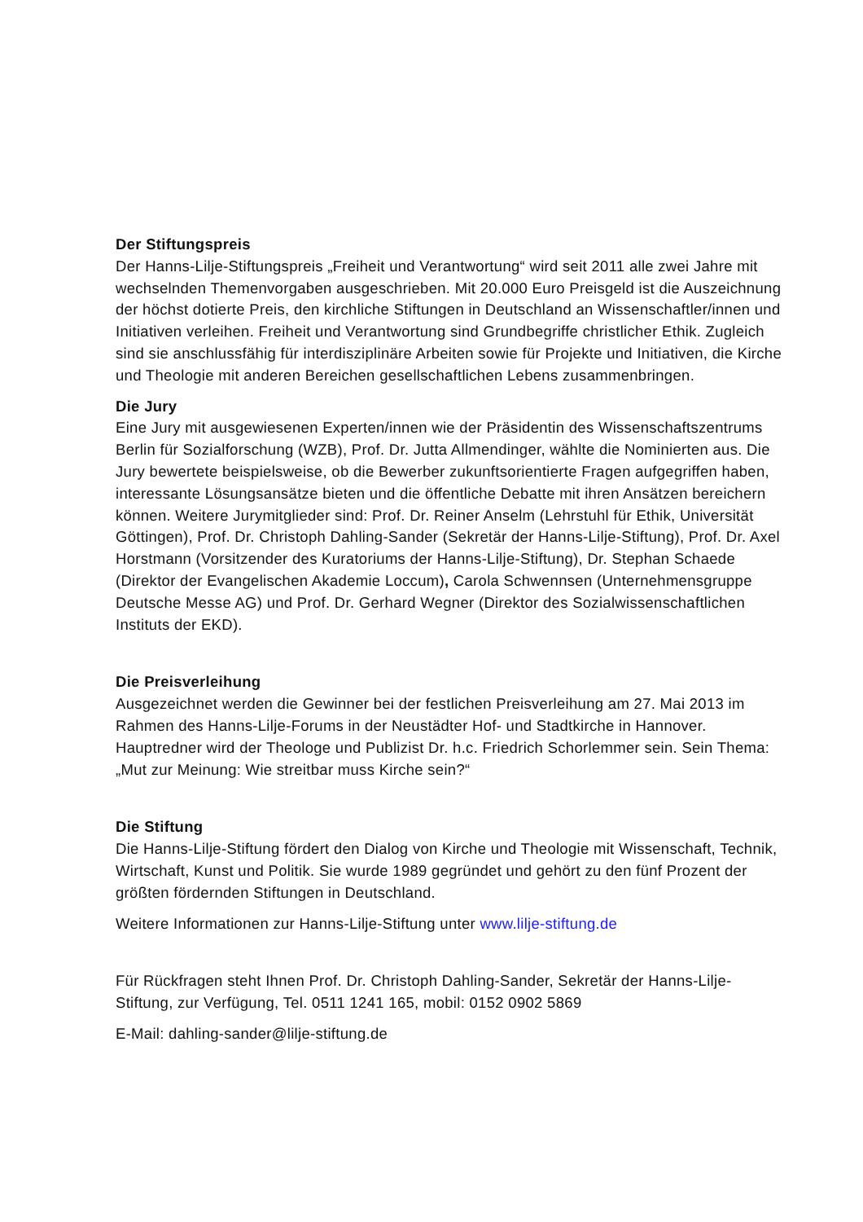Der Stiftungspreis
Der Hanns-Lilje-Stiftungspreis „Freiheit und Verantwortung“ wird seit 2011 alle zwei Jahre mit wechselnden Themenvorgaben ausgeschrieben. Mit 20.000 Euro Preisgeld ist die Auszeichnung der höchst dotierte Preis, den kirchliche Stiftungen in Deutschland an Wissenschaftler/innen und Initiativen verleihen. Freiheit und Verantwortung sind Grundbegriffe christlicher Ethik. Zugleich sind sie anschlussfähig für interdisziplinäre Arbeiten sowie für Projekte und Initiativen, die Kirche und Theologie mit anderen Bereichen gesellschaftlichen Lebens zusammenbringen.
Die Jury
Eine Jury mit ausgewiesenen Experten/innen wie der Präsidentin des Wissenschaftszentrums Berlin für Sozialforschung (WZB), Prof. Dr. Jutta Allmendinger, wählte die Nominierten aus. Die Jury bewertete beispielsweise, ob die Bewerber zukunftsorientierte Fragen aufgegriffen haben, interessante Lösungsansätze bieten und die öffentliche Debatte mit ihren Ansätzen bereichern können. Weitere Jurymitglieder sind: Prof. Dr. Reiner Anselm (Lehrstuhl für Ethik, Universität Göttingen), Prof. Dr. Christoph Dahling-Sander (Sekretär der Hanns-Lilje-Stiftung), Prof. Dr. Axel Horstmann (Vorsitzender des Kuratoriums der Hanns-Lilje-Stiftung), Dr. Stephan Schaede (Direktor der Evangelischen Akademie Loccum), Carola Schwennsen (Unternehmensgruppe Deutsche Messe AG) und Prof. Dr. Gerhard Wegner (Direktor des Sozialwissenschaftlichen Instituts der EKD).
Die Preisverleihung
Ausgezeichnet werden die Gewinner bei der festlichen Preisverleihung am 27. Mai 2013 im Rahmen des Hanns-Lilje-Forums in der Neustädter Hof- und Stadtkirche in Hannover. Hauptredner wird der Theologe und Publizist Dr. h.c. Friedrich Schorlemmer sein. Sein Thema: „Mut zur Meinung: Wie streitbar muss Kirche sein?“
Die Stiftung
Die Hanns-Lilje-Stiftung fördert den Dialog von Kirche und Theologie mit Wissenschaft, Technik, Wirtschaft, Kunst und Politik. Sie wurde 1989 gegründet und gehört zu den fünf Prozent der größten fördernden Stiftungen in Deutschland.
Weitere Informationen zur Hanns-Lilje-Stiftung unter www.lilje-stiftung.de
Für Rückfragen steht Ihnen Prof. Dr. Christoph Dahling-Sander, Sekretär der Hanns-Lilje-Stiftung, zur Verfügung, Tel. 0511 1241 165, mobil: 0152 0902 5869
E-Mail: dahling-sander@lilje-stiftung.de